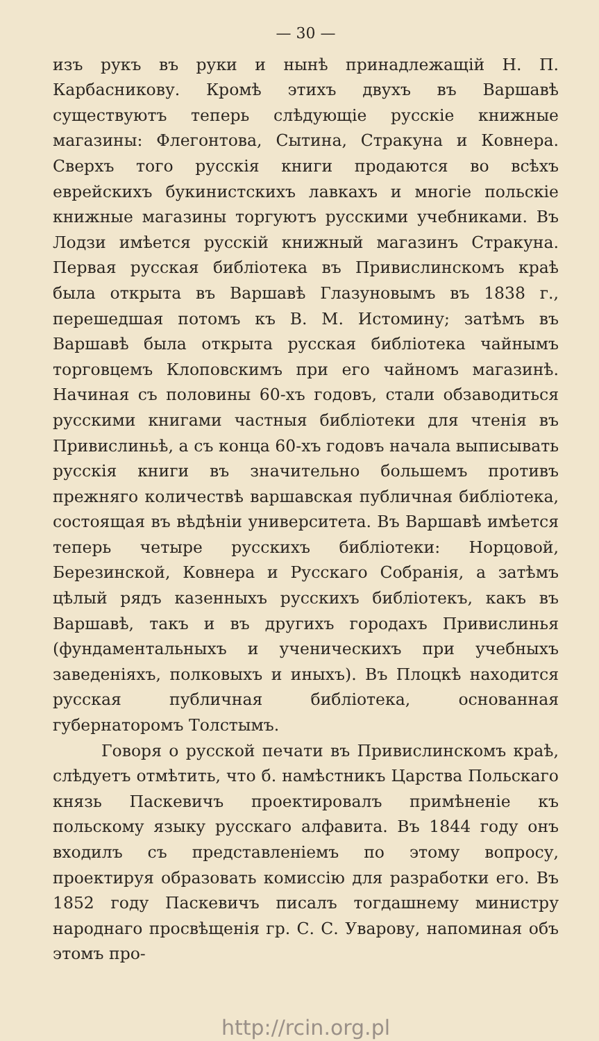— 30 —
изъ рукъ въ руки и нынѣ принадлежащій Н. П. Карбасникову. Кромѣ этихъ двухъ въ Варшавѣ существуютъ теперь слѣдующіе русскіе книжные магазины: Флегонтова, Сытина, Стракуна и Ковнера. Сверхъ того русскія книги продаются во всѣхъ еврейскихъ букинистскихъ лавкахъ и многіе польскіе книжные магазины торгуютъ русскими учебниками. Въ Лодзи имѣется русскій книжный магазинъ Стракуна. Первая русская библіотека въ Привислинскомъ краѣ была открыта въ Варшавѣ Глазуновымъ въ 1838 г., перешедшая потомъ къ В. М. Истомину; затѣмъ въ Варшавѣ была открыта русская библіотека чайнымъ торговцемъ Клоповскимъ при его чайномъ магазинѣ. Начиная съ половины 60-хъ годовъ, стали обзаводиться русскими книгами частныя библіотеки для чтенія въ Привислиньѣ, а съ конца 60-хъ годовъ начала выписывать русскія книги въ значительно большемъ противъ прежняго количествѣ варшавская публичная библіотека, состоящая въ вѣдѣніи университета. Въ Варшавѣ имѣется теперь четыре русскихъ библіотеки: Норцовой, Березинской, Ковнера и Русскаго Собранія, а затѣмъ цѣлый рядъ казенныхъ русскихъ библіотекъ, какъ въ Варшавѣ, такъ и въ другихъ городахъ Привислинья (фундаментальныхъ и ученическихъ при учебныхъ заведеніяхъ, полковыхъ и иныхъ). Въ Плоцкѣ находится русская публичная библіотека, основанная губернаторомъ Толстымъ.
Говоря о русской печати въ Привислинскомъ краѣ, слѣдуетъ отмѣтить, что б. намѣстникъ Царства Польскаго князь Паскевичъ проектировалъ примѣненіе къ польскому языку русскаго алфавита. Въ 1844 году онъ входилъ съ представленіемъ по этому вопросу, проектируя образовать комиссію для разработки его. Въ 1852 году Паскевичъ писалъ тогдашнему министру народнаго просвѣщенія гр. С. С. Уварову, напоминая объ этомъ про-
http://rcin.org.pl